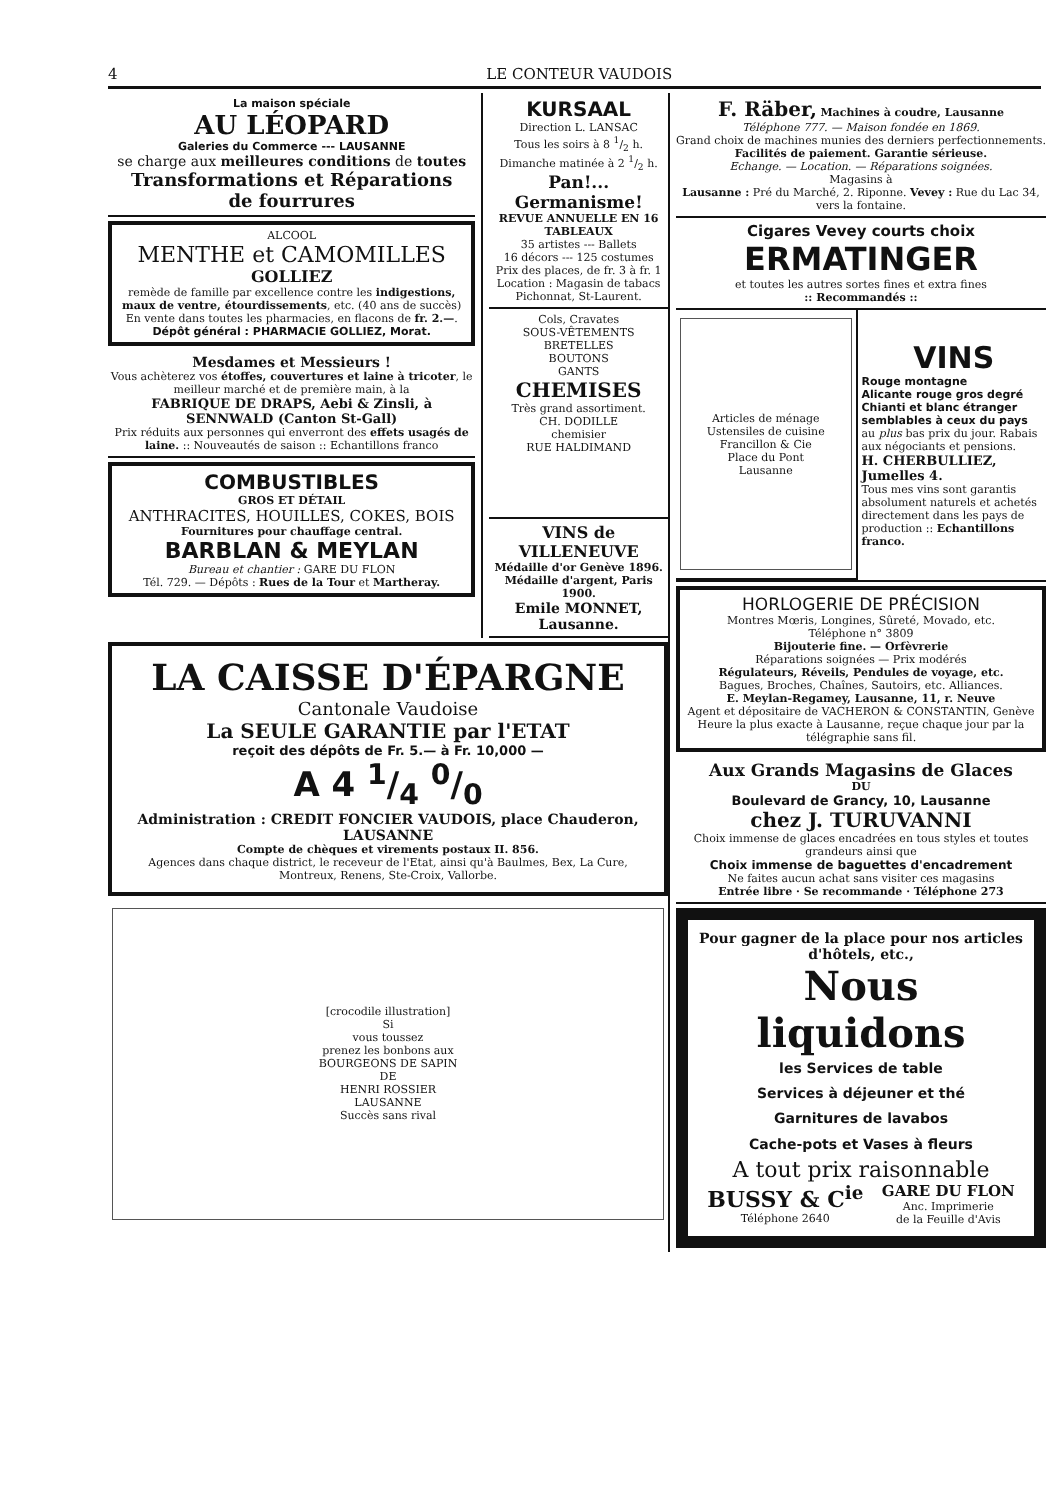4 LE CONTEUR VAUDOIS
La maison spéciale
AU LÉOPARD
Galeries du Commerce --- LAUSANNE
se charge aux meilleures conditions de toutes
Transformations et Réparations
de fourrures
ALCOOL
MENTHE et CAMOMILLES
GOLLIEZ
remède de famille par excellence contre les indigestions, maux de ventre, étourdissements, etc. (40 ans de succès)
En vente dans toutes les pharmacies, en flacons de fr. 2.—.
Dépôt général : PHARMACIE GOLLIEZ, Morat.
Mesdames et Messieurs !
Vous achèterez vos étoffes, couvertures et laine à tricoter, le meilleur marché et de première main, à la
FABRIQUE DE DRAPS, Aebi & Zinsli, à SENNWALD (Canton St-Gall)
Prix réduits aux personnes qui enverront des effets usagés de laine. :: Nouveautés de saison :: Echantillons franco
COMBUSTIBLES
GROS ET DÉTAIL
ANTHRACITES, HOUILLES, COKES, BOIS
Fournitures pour chauffage central.
BARBLAN & MEYLAN
Bureau et chantier : GARE DU FLON
Tél. 729. — Dépôts : Rues de la Tour et Martheray.
KURSAAL
Direction L. LANSAC
Tous les soirs à 8 1/2 h.
Dimanche matinée à 2 1/2 h.
Pan!... Germanisme!
REVUE ANNUELLE EN 16 TABLEAUX
35 artistes --- Ballets
16 décors --- 125 costumes
Prix des places, de fr. 3 à fr. 1
Location : Magasin de tabacs Pichonnat, St-Laurent.
Cols, Cravates
SOUS-VÊTEMENTS
BRETELLES
BOUTONS
GANTS
CHEMISES
Très grand assortiment.
CH. DODILLE
chemisier
RUE HALDIMAND
VINS de VILLENEUVE
Médaille d'or Genève 1896.
Médaille d'argent, Paris 1900.
Emile MONNET, Lausanne.
LA CAISSE D'ÉPARGNE
Cantonale Vaudoise
La SEULE GARANTIE par l'ETAT
reçoit des dépôts de Fr. 5.— à Fr. 10,000 —
A 4 1/4 0/0
Administration : CREDIT FONCIER VAUDOIS, place Chauderon, LAUSANNE
Compte de chèques et virements postaux II. 856.
Agences dans chaque district, le receveur de l'Etat, ainsi qu'à Baulmes, Bex, La Cure, Montreux, Renens, Ste-Croix, Vallorbe.
[crocodile illustration]
Si
vous toussez
prenez les bonbons aux
BOURGEONS DE SAPIN
DE
HENRI ROSSIER
LAUSANNE
Succès sans rival
F. Räber, Machines à coudre, Lausanne
Téléphone 777. — Maison fondée en 1869.
Grand choix de machines munies des derniers perfectionnements.
Facilités de paiement. Garantie sérieuse.
Echange. — Location. — Réparations soignées.
Magasins à
Lausanne : Pré du Marché, 2. Riponne. Vevey : Rue du Lac 34, vers la fontaine.
Cigares Vevey courts choix
ERMATINGER
et toutes les autres sortes fines et extra fines
:: Recommandés ::
Articles de ménage
Ustensiles de cuisine
Francillon & Cie
Place du Pont
Lausanne
VINS
Rouge montagne
Alicante rouge gros degré
Chianti et blanc étranger semblables à ceux du pays
au plus bas prix du jour. Rabais aux négociants et pensions.
H. CHERBULLIEZ, Jumelles 4.
Tous mes vins sont garantis absolument naturels et achetés directement dans les pays de production :: Echantillons franco.
HORLOGERIE DE PRÉCISION
Montres Mœris, Longines, Sûreté, Movado, etc.
Téléphone n° 3809
Bijouterie fine. — Orfèvrerie
Réparations soignées — Prix modérés
Régulateurs, Réveils, Pendules de voyage, etc.
Bagues, Broches, Chaînes, Sautoirs, etc. Alliances.
E. Meylan-Regamey, Lausanne, 11, r. Neuve
Agent et dépositaire de VACHERON & CONSTANTIN, Genève
Heure la plus exacte à Lausanne, reçue chaque jour par la télégraphie sans fil.
Aux Grands Magasins de Glaces
DU
Boulevard de Grancy, 10, Lausanne
chez J. TURUVANNI
Choix immense de glaces encadrées en tous styles et toutes grandeurs ainsi que
Choix immense de baguettes d'encadrement
Ne faites aucun achat sans visiter ces magasins
Entrée libre · Se recommande · Téléphone 273
Pour gagner de la place pour nos articles d'hôtels, etc.,
Nous liquidons
les Services de table
Services à déjeuner et thé
Garnitures de lavabos
Cache-pots et Vases à fleurs
A tout prix raisonnable
BUSSY & C<sup>ie</sup>
Téléphone 2640
GARE DU FLON
Anc. Imprimerie
de la Feuille d'Avis